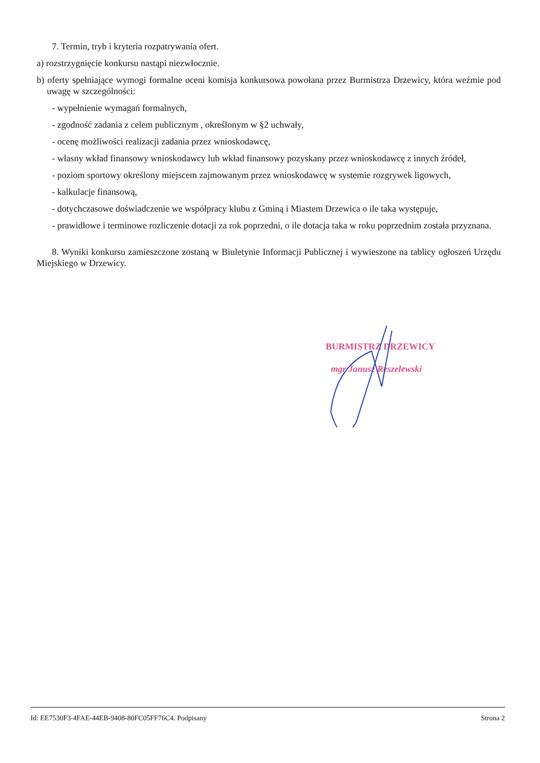7. Termin, tryb i kryteria rozpatrywania ofert.
a) rozstrzygnięcie konkursu nastąpi niezwłocznie.
b) oferty spełniające wymogi formalne oceni komisja konkursowa powołana przez Burmistrza Drzewicy, która weźmie pod uwagę w szczególności:
- wypełnienie wymagań formalnych,
- zgodność zadania z celem publicznym , określonym w §2 uchwały,
- ocenę możliwości realizacji zadania przez wnioskodawcę,
- własny wkład finansowy wnioskodawcy lub wkład finansowy pozyskany przez wnioskodawcę z innych źródeł,
- poziom sportowy określony miejscem zajmowanym przez wnioskodawcę w systemie rozgrywek ligowych,
- kalkulacje finansową,
- dotychczasowe doświadczenie we współpracy klubu z Gminą i Miastem Drzewica o ile taka występuje,
- prawidłowe i terminowe rozliczenie dotacji za rok poprzedni, o ile dotacja taka w roku poprzednim została przyznana.
8. Wyniki konkursu zamieszczone zostaną w Biuletynie Informacji Publicznej i wywieszone na tablicy ogłoszeń Urzędu Miejskiego w Drzewicy.
BURMISTRZ DRZEWICY
mgr Janusz Reszelewski
Id: EE7530F3-4FAE-44EB-9408-80FC05FF76C4. Podpisany Strona 2